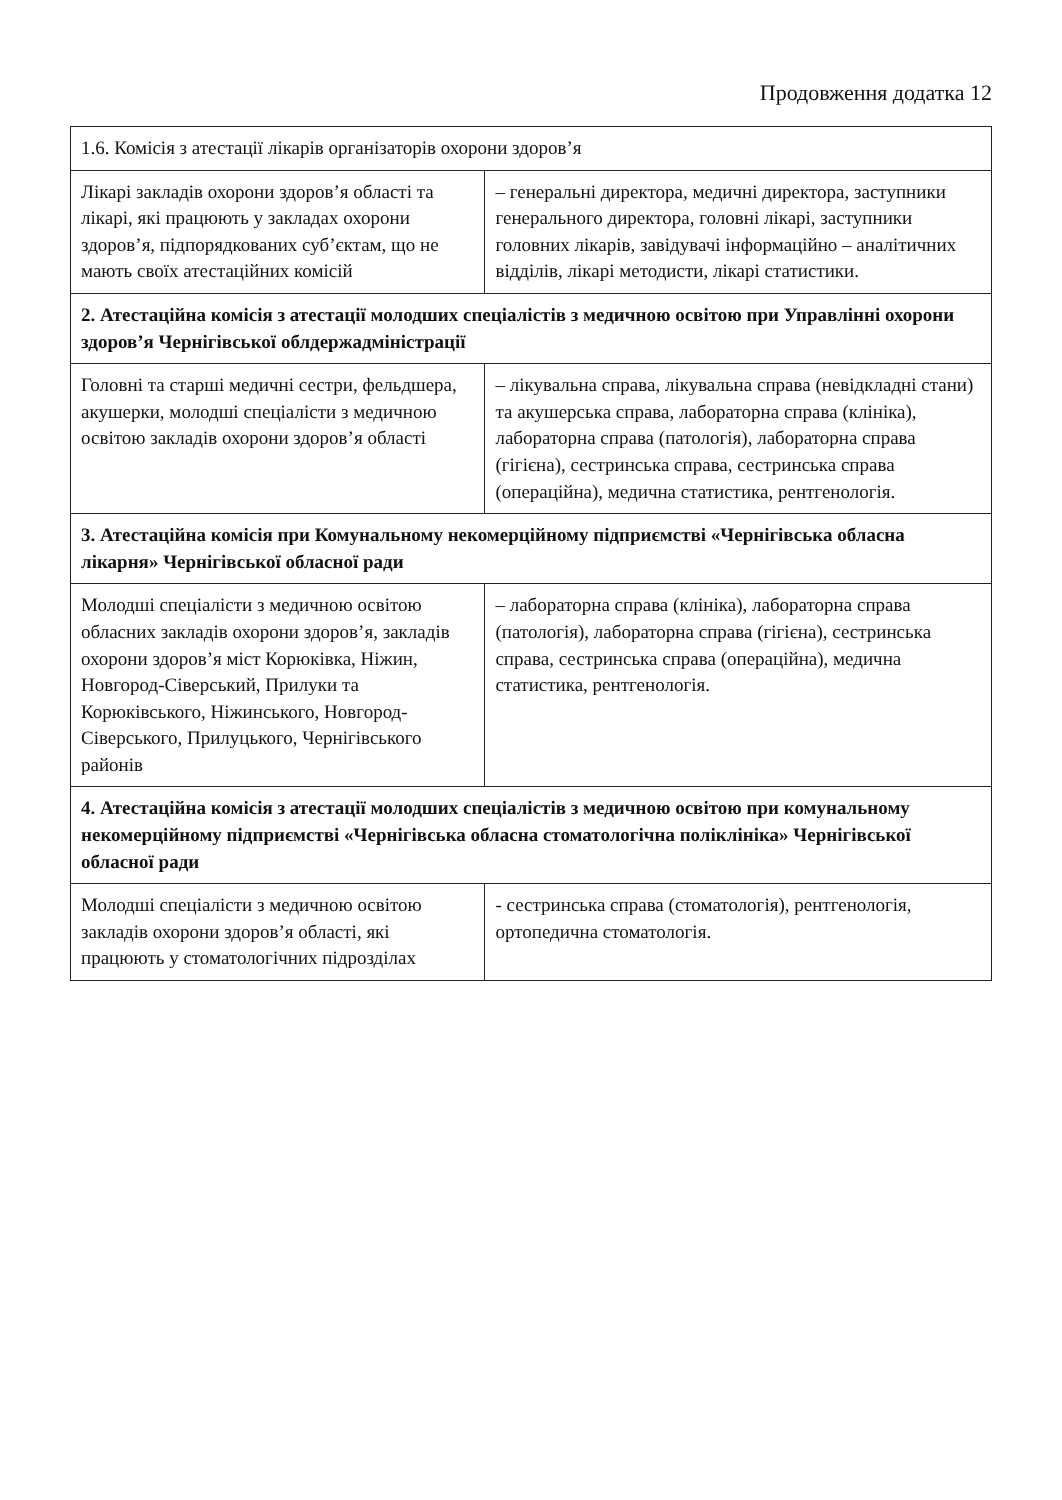Продовження додатка 12
| 1.6. Комісія з атестації лікарів організаторів охорони здоров’я | |
| Лікарі закладів охорони здоров’я області та лікарі, які працюють у закладах охорони здоров’я, підпорядкованих суб’єктам, що не мають своїх атестаційних комісій | – генеральні директора, медичні директора, заступники генерального директора, головні лікарі, заступники головних лікарів, завідувачі інформаційно – аналітичних відділів, лікарі методисти, лікарі статистики. |
| 2. Атестаційна комісія з атестації молодших спеціалістів з медичною освітою при Управлінні охорони здоров’я Чернігівської облдержадміністрації | |
| Головні та старші медичні сестри, фельдшера, акушерки, молодші спеціалісти з медичною освітою закладів охорони здоров’я області | – лікувальна справа, лікувальна справа (невідкладні стани) та акушерська справа, лабораторна справа (клініка), лабораторна справа (патологія), лабораторна справа (гігієна), сестринська справа, сестринська справа (операційна), медична статистика, рентгенологія. |
| 3. Атестаційна комісія при Комунальному некомерційному підприємстві «Чернігівська обласна лікарня» Чернігівської обласної ради | |
| Молодші спеціалісти з медичною освітою обласних закладів охорони здоров’я, закладів охорони здоров’я міст Корюківка, Ніжин, Новгород-Сіверський, Прилуки та Корюківського, Ніжинського, Новгород-Сіверського, Прилуцького, Чернігівського районів | – лабораторна справа (клініка), лабораторна справа (патологія), лабораторна справа (гігієна), сестринська справа, сестринська справа (операційна), медична статистика, рентгенологія. |
| 4. Атестаційна комісія з атестації молодших спеціалістів з медичною освітою при комунальному некомерційному підприємстві «Чернігівська обласна стоматологічна поліклініка» Чернігівської обласної ради | |
| Молодші спеціалісти з медичною освітою закладів охорони здоров’я області, які працюють у стоматологічних підрозділах | - сестринська справа (стоматологія), рентгенологія, ортопедична стоматологія. |